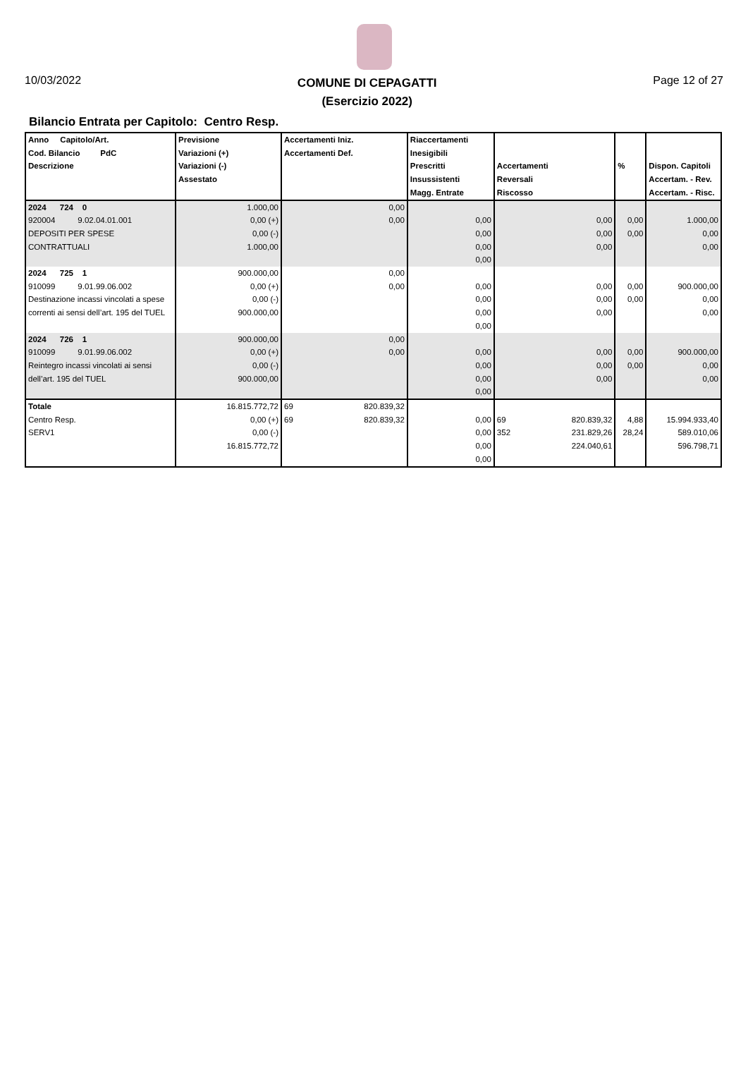10/03/2022
COMUNE DI CEPAGATTI
(Esercizio 2022)
Page 12 of 27
Bilancio Entrata per Capitolo: Centro Resp.
| Anno Capitolo/Art. Cod. Bilancio PdC Descrizione | Previsione Variazioni (+) Variazioni (-) Assestato | Accertamenti Iniz. Accertamenti Def. | | Riaccertamenti Inesigibili Prescritti Insussistenti Magg. Entrate | Accertamenti Reversali Riscosso | | % | Dispon. Capitoli Accertam. - Rev. Accertam. - Risc. |
| --- | --- | --- | --- | --- | --- | --- | --- | --- |
| 2024 724 0 920004 9.02.04.01.001 DEPOSITI PER SPESE CONTRATTUALI | 1.000,00 0,00 (+) 0,00 (-) 1.000,00 | | 0,00 0,00 | 0,00 0,00 0,00 0,00 | | 0,00 0,00 0,00 | 0,00 0,00 | 1.000,00 0,00 0,00 |
| 2024 725 1 910099 9.01.99.06.002 Destinazione incassi vincolati a spese correnti ai sensi dell’art. 195 del TUEL | 900.000,00 0,00 (+) 0,00 (-) 900.000,00 | | 0,00 0,00 | 0,00 0,00 0,00 0,00 | | 0,00 0,00 0,00 | 0,00 0,00 | 900.000,00 0,00 0,00 |
| 2024 726 1 910099 9.01.99.06.002 Reintegro incassi vincolati ai sensi dell’art. 195 del TUEL | 900.000,00 0,00 (+) 0,00 (-) 900.000,00 | | 0,00 0,00 | 0,00 0,00 0,00 0,00 | | 0,00 0,00 0,00 | 0,00 0,00 | 900.000,00 0,00 0,00 |
| Totale Centro Resp. SERV1 | 16.815.772,72 0,00 (+) 0,00 (-) 16.815.772,72 | 69 69 | 820.839,32 820.839,32 | 0,00 0,00 0,00 0,00 | 69 352 | 820.839,32 231.829,26 224.040,61 | 4,88 28,24 | 15.994.933,40 589.010,06 596.798,71 |